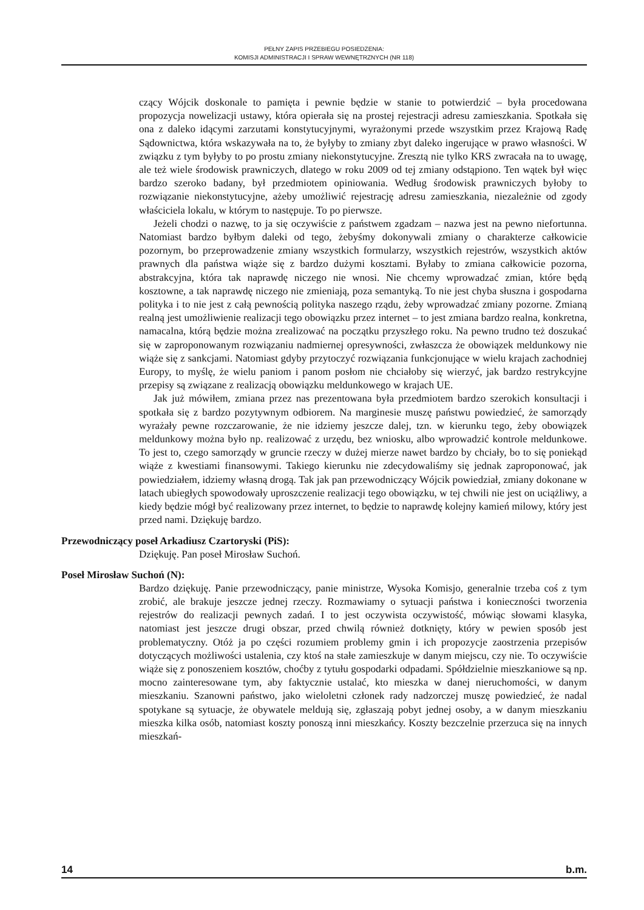PEŁNY ZAPIS PRZEBIEGU POSIEDZENIA:
KOMISJI ADMINISTRACJI I SPRAW WEWNĘTRZNYCH (NR 118)
czący Wójcik doskonale to pamięta i pewnie będzie w stanie to potwierdzić – była procedowana propozycja nowelizacji ustawy, która opierała się na prostej rejestracji adresu zamieszkania. Spotkała się ona z daleko idącymi zarzutami konstytucyjnymi, wyrażonymi przede wszystkim przez Krajową Radę Sądownictwa, która wskazywała na to, że byłyby to zmiany zbyt daleko ingerujące w prawo własności. W związku z tym byłyby to po prostu zmiany niekonstytucyjne. Zresztą nie tylko KRS zwracała na to uwagę, ale też wiele środowisk prawniczych, dlatego w roku 2009 od tej zmiany odstąpiono. Ten wątek był więc bardzo szeroko badany, był przedmiotem opiniowania. Według środowisk prawniczych byłoby to rozwiązanie niekonstytucyjne, ażeby umożliwić rejestrację adresu zamieszkania, niezależnie od zgody właściciela lokalu, w którym to następuje. To po pierwsze.
Jeżeli chodzi o nazwę, to ja się oczywiście z państwem zgadzam – nazwa jest na pewno niefortunna. Natomiast bardzo byłbym daleki od tego, żebyśmy dokonywali zmiany o charakterze całkowicie pozornym, bo przeprowadzenie zmiany wszystkich formularzy, wszystkich rejestrów, wszystkich aktów prawnych dla państwa wiąże się z bardzo dużymi kosztami. Byłaby to zmiana całkowicie pozorna, abstrakcyjna, która tak naprawdę niczego nie wnosi. Nie chcemy wprowadzać zmian, które będą kosztowne, a tak naprawdę niczego nie zmieniają, poza semantyką. To nie jest chyba słuszna i gospodarna polityka i to nie jest z całą pewnością polityka naszego rządu, żeby wprowadzać zmiany pozorne. Zmianą realną jest umożliwienie realizacji tego obowiązku przez internet – to jest zmiana bardzo realna, konkretna, namacalna, którą będzie można zrealizować na początku przyszłego roku. Na pewno trudno też doszukać się w zaproponowanym rozwiązaniu nadmiernej opresywności, zwłaszcza że obowiązek meldunkowy nie wiąże się z sankcjami. Natomiast gdyby przytoczyć rozwiązania funkcjonujące w wielu krajach zachodniej Europy, to myślę, że wielu paniom i panom posłom nie chciałoby się wierzyć, jak bardzo restrykcyjne przepisy są związane z realizacją obowiązku meldunkowego w krajach UE.
Jak już mówiłem, zmiana przez nas prezentowana była przedmiotem bardzo szerokich konsultacji i spotkała się z bardzo pozytywnym odbiorem. Na marginesie muszę państwu powiedzieć, że samorządy wyrażały pewne rozczarowanie, że nie idziemy jeszcze dalej, tzn. w kierunku tego, żeby obowiązek meldunkowy można było np. realizować z urzędu, bez wniosku, albo wprowadzić kontrole meldunkowe. To jest to, czego samorządy w gruncie rzeczy w dużej mierze nawet bardzo by chciały, bo to się poniekąd wiąże z kwestiami finansowymi. Takiego kierunku nie zdecydowaliśmy się jednak zaproponować, jak powiedziałem, idziemy własną drogą. Tak jak pan przewodniczący Wójcik powiedział, zmiany dokonane w latach ubiegłych spowodowały uproszczenie realizacji tego obowiązku, w tej chwili nie jest on uciążliwy, a kiedy będzie mógł być realizowany przez internet, to będzie to naprawdę kolejny kamień milowy, który jest przed nami. Dziękuję bardzo.
Przewodniczący poseł Arkadiusz Czartoryski (PiS):
Dziękuję. Pan poseł Mirosław Suchoń.
Poseł Mirosław Suchoń (N):
Bardzo dziękuję. Panie przewodniczący, panie ministrze, Wysoka Komisjo, generalnie trzeba coś z tym zrobić, ale brakuje jeszcze jednej rzeczy. Rozmawiamy o sytuacji państwa i konieczności tworzenia rejestrów do realizacji pewnych zadań. I to jest oczywista oczywistość, mówiąc słowami klasyka, natomiast jest jeszcze drugi obszar, przed chwilą również dotknięty, który w pewien sposób jest problematyczny. Otóż ja po części rozumiem problemy gmin i ich propozycje zaostrzenia przepisów dotyczących możliwości ustalenia, czy ktoś na stałe zamieszkuje w danym miejscu, czy nie. To oczywiście wiąże się z ponoszeniem kosztów, choćby z tytułu gospodarki odpadami. Spółdzielnie mieszkaniowe są np. mocno zainteresowane tym, aby faktycznie ustalać, kto mieszka w danej nieruchomości, w danym mieszkaniu. Szanowni państwo, jako wieloletni członek rady nadzorczej muszę powiedzieć, że nadal spotykane są sytuacje, że obywatele meldują się, zgłaszają pobyt jednej osoby, a w danym mieszkaniu mieszka kilka osób, natomiast koszty ponoszą inni mieszkańcy. Koszty bezczelnie przerzuca się na innych mieszkań-
14 b.m.